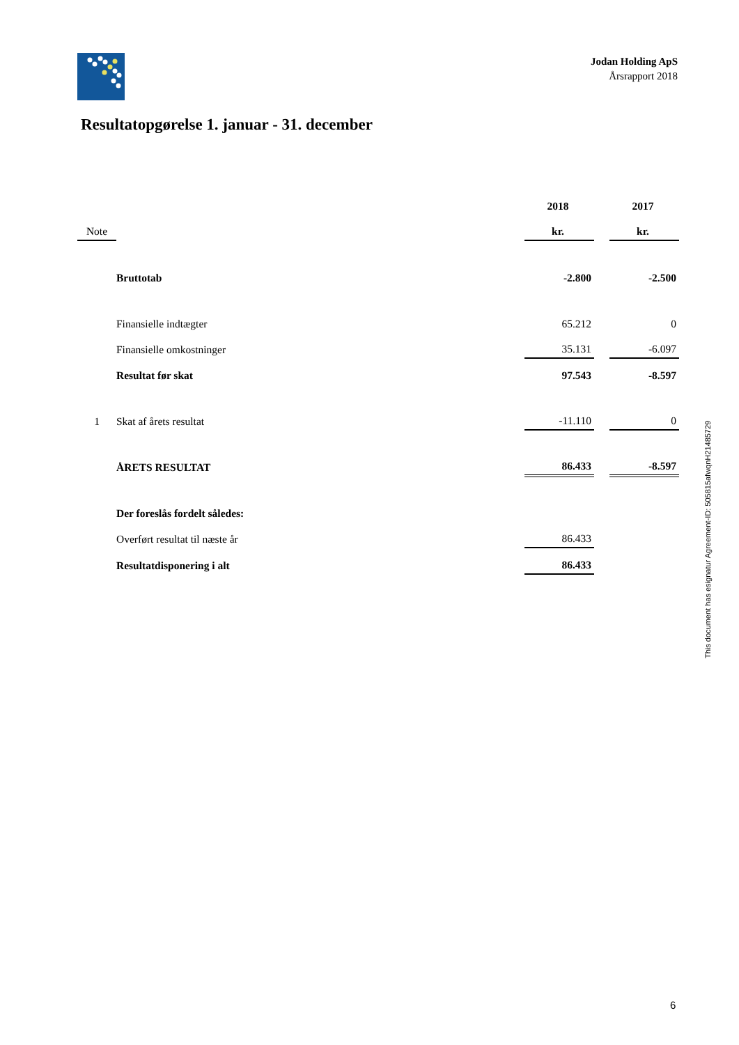Jodan Holding ApS
Årsrapport 2018
Resultatopgørelse 1. januar - 31. december
| | | 2018 | | 2017 |
| Note | | kr. | | kr. |
| | Bruttotab | -2.800 | | -2.500 |
| | Finansielle indtægter | 65.212 | | 0 |
| | Finansielle omkostninger | 35.131 | | -6.097 |
| | Resultat før skat | 97.543 | | -8.597 |
| 1 | Skat af årets resultat | -11.110 | | 0 |
| | ÅRETS RESULTAT | 86.433 | | -8.597 |
| | Der foreslås fordelt således: | | | |
| | Overført resultat til næste år | 86.433 | | |
| | Resultatdisponering i alt | 86.433 | | |
This document has esignatur Agreement-ID: 505815afwqnH21485729
6